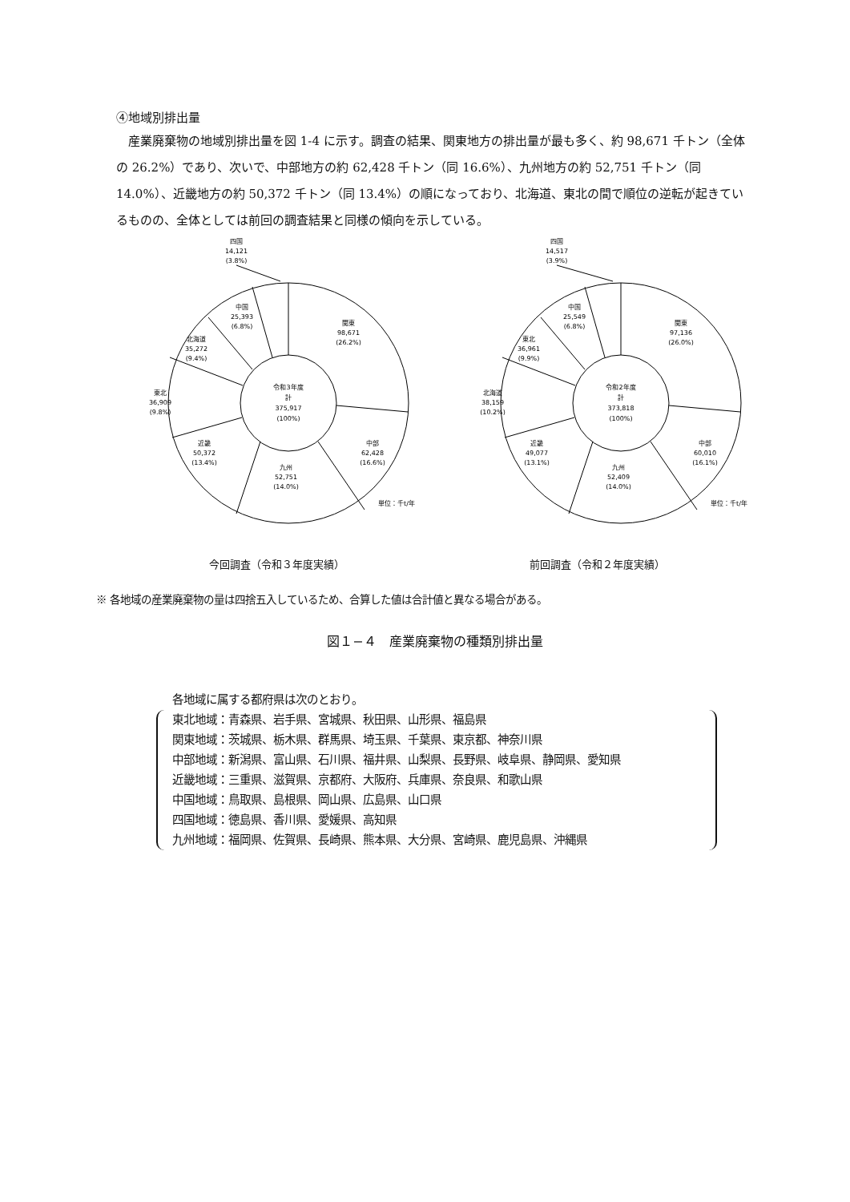④地域別排出量
産業廃棄物の地域別排出量を図 1-4 に示す。調査の結果、関東地方の排出量が最も多く、約 98,671 千トン（全体の 26.2%）であり、次いで、中部地方の約 62,428 千トン（同 16.6%）、九州地方の約 52,751 千トン（同 14.0%）、近畿地方の約 50,372 千トン（同 13.4%）の順になっており、北海道、東北の間で順位の逆転が起きているものの、全体としては前回の調査結果と同様の傾向を示している。
四国
14,121
(3.8%)
中国
25,393
(6.8%)
関東
98,671
(26.2%)
北海道
35,272
(9.4%)
令和3年度
計
375,917
(100%)
東北
36,909
(9.8%)
近畿
50,372
(13.4%)
中部
62,428
(16.6%)
九州
52,751
(14.0%)
単位：千t/年
今回調査（令和３年度実績）
四国
14,517
(3.9%)
中国
25,549
(6.8%)
関東
97,136
(26.0%)
東北
36,961
(9.9%)
令和2年度
計
373,818
(100%)
北海道
38,159
(10.2%)
近畿
49,077
(13.1%)
中部
60,010
(16.1%)
九州
52,409
(14.0%)
単位：千t/年
前回調査（令和２年度実績）
※ 各地域の産業廃棄物の量は四捨五入しているため、合算した値は合計値と異なる場合がある。
図１−４　産業廃棄物の種類別排出量
各地域に属する都府県は次のとおり。
東北地域：青森県、岩手県、宮城県、秋田県、山形県、福島県
関東地域：茨城県、栃木県、群馬県、埼玉県、千葉県、東京都、神奈川県
中部地域：新潟県、富山県、石川県、福井県、山梨県、長野県、岐阜県、静岡県、愛知県
近畿地域：三重県、滋賀県、京都府、大阪府、兵庫県、奈良県、和歌山県
中国地域：鳥取県、島根県、岡山県、広島県、山口県
四国地域：徳島県、香川県、愛媛県、高知県
九州地域：福岡県、佐賀県、長崎県、熊本県、大分県、宮崎県、鹿児島県、沖縄県